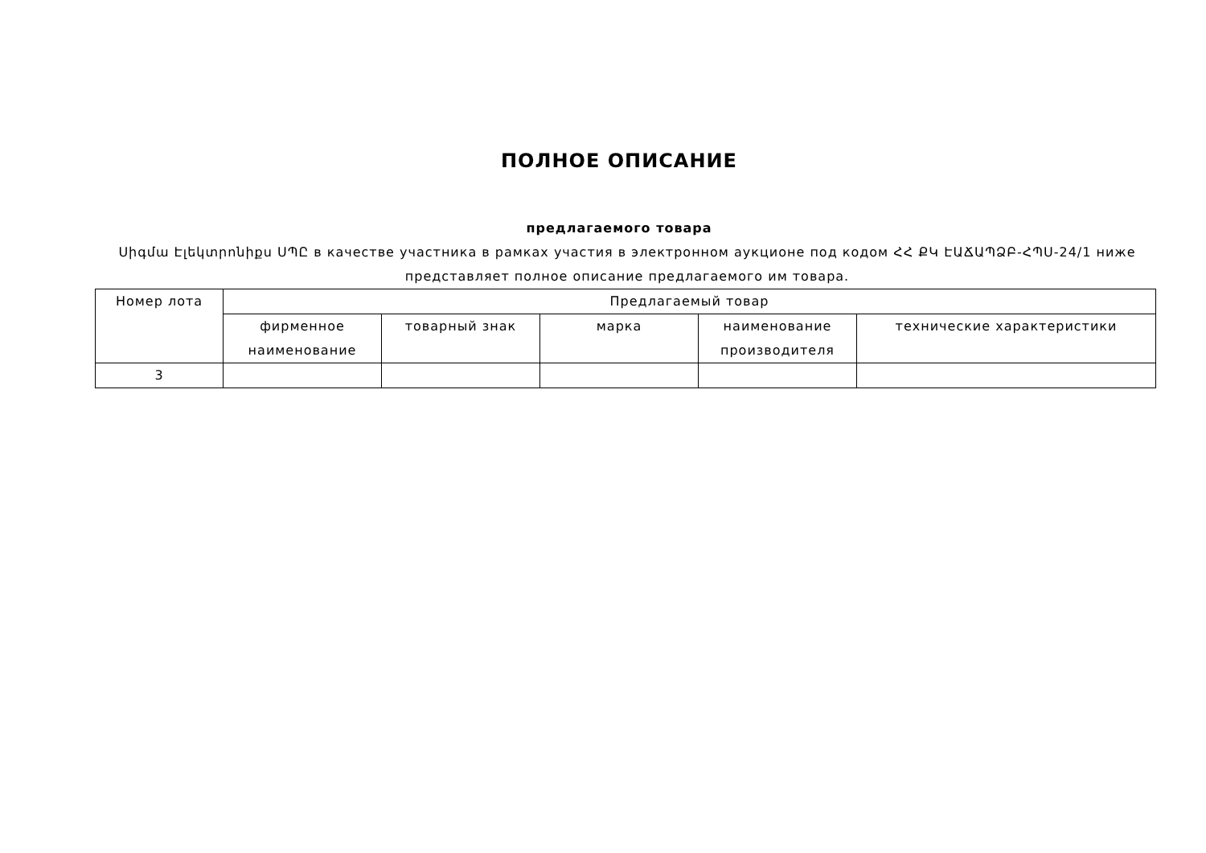ПОЛНОЕ ОПИСАНИЕ
предлагаемого товара
Սիգմա Էլեկտրոնիքս ՍՊԸ в качестве участника в рамках участия в электронном аукционе под кодом ՀՀ ՔԿ ԷԱՃԱՊՁԲ-ՀՊՍ-24/1 ниже представляет полное описание предлагаемого им товара.
| Номер лота | Предлагаемый товар | | | | |
| --- | --- | --- | --- | --- | --- |
| | фирменное наименование | товарный знак | марка | наименование производителя | технические характеристики |
| 3 | | | | | |